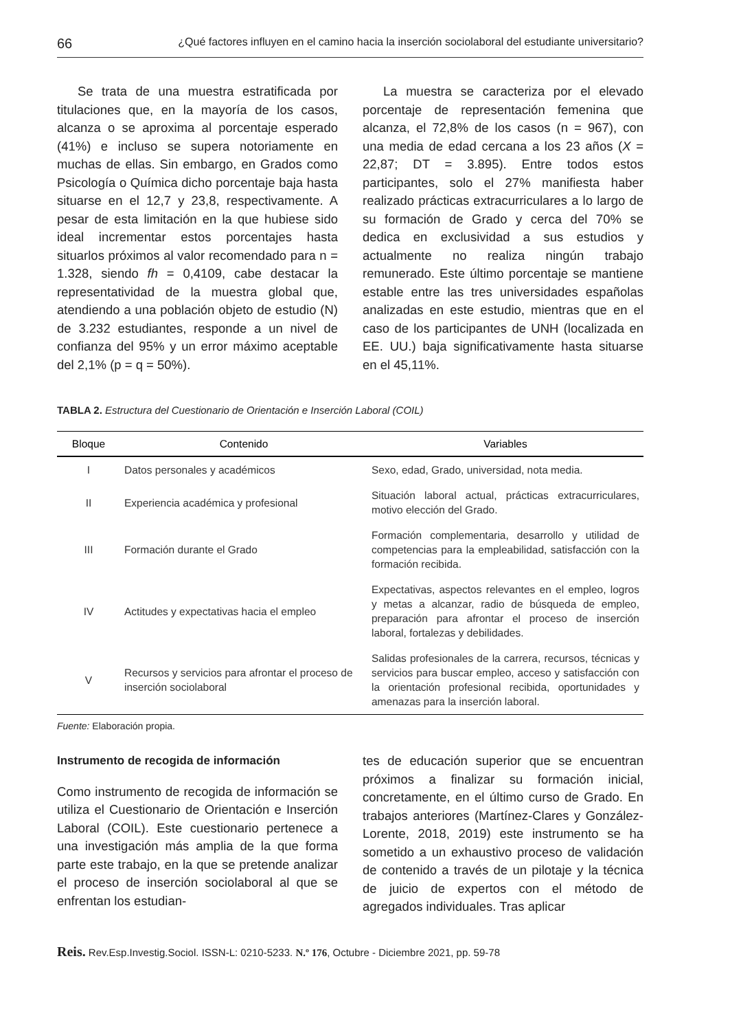66 ¿Qué factores influyen en el camino hacia la inserción sociolaboral del estudiante universitario?
Se trata de una muestra estratificada por titulaciones que, en la mayoría de los casos, alcanza o se aproxima al porcentaje esperado (41%) e incluso se supera notoriamente en muchas de ellas. Sin embargo, en Grados como Psicología o Química dicho porcentaje baja hasta situarse en el 12,7 y 23,8, respectivamente. A pesar de esta limitación en la que hubiese sido ideal incrementar estos porcentajes hasta situarlos próximos al valor recomendado para n = 1.328, siendo fh = 0,4109, cabe destacar la representatividad de la muestra global que, atendiendo a una población objeto de estudio (N) de 3.232 estudiantes, responde a un nivel de confianza del 95% y un error máximo aceptable del 2,1% (p = q = 50%).
La muestra se caracteriza por el elevado porcentaje de representación femenina que alcanza, el 72,8% de los casos (n = 967), con una media de edad cercana a los 23 años (X = 22,87; DT = 3.895). Entre todos estos participantes, solo el 27% manifiesta haber realizado prácticas extracurriculares a lo largo de su formación de Grado y cerca del 70% se dedica en exclusividad a sus estudios y actualmente no realiza ningún trabajo remunerado. Este último porcentaje se mantiene estable entre las tres universidades españolas analizadas en este estudio, mientras que en el caso de los participantes de UNH (localizada en EE. UU.) baja significativamente hasta situarse en el 45,11%.
TABLA 2. Estructura del Cuestionario de Orientación e Inserción Laboral (COIL)
| Bloque | Contenido | Variables |
| --- | --- | --- |
| I | Datos personales y académicos | Sexo, edad, Grado, universidad, nota media. |
| II | Experiencia académica y profesional | Situación laboral actual, prácticas extracurriculares, motivo elección del Grado. |
| III | Formación durante el Grado | Formación complementaria, desarrollo y utilidad de competencias para la empleabilidad, satisfacción con la formación recibida. |
| IV | Actitudes y expectativas hacia el empleo | Expectativas, aspectos relevantes en el empleo, logros y metas a alcanzar, radio de búsqueda de empleo, preparación para afrontar el proceso de inserción laboral, fortalezas y debilidades. |
| V | Recursos y servicios para afrontar el proceso de inserción sociolaboral | Salidas profesionales de la carrera, recursos, técnicas y servicios para buscar empleo, acceso y satisfacción con la orientación profesional recibida, oportunidades y amenazas para la inserción laboral. |
Fuente: Elaboración propia.
Instrumento de recogida de información
Como instrumento de recogida de información se utiliza el Cuestionario de Orientación e Inserción Laboral (COIL). Este cuestionario pertenece a una investigación más amplia de la que forma parte este trabajo, en la que se pretende analizar el proceso de inserción sociolaboral al que se enfrentan los estudian-
tes de educación superior que se encuentran próximos a finalizar su formación inicial, concretamente, en el último curso de Grado. En trabajos anteriores (Martínez-Clares y González-Lorente, 2018, 2019) este instrumento se ha sometido a un exhaustivo proceso de validación de contenido a través de un pilotaje y la técnica de juicio de expertos con el método de agregados individuales. Tras aplicar
Reis. Rev.Esp.Investig.Sociol. ISSN-L: 0210-5233. N.º 176, Octubre - Diciembre 2021, pp. 59-78